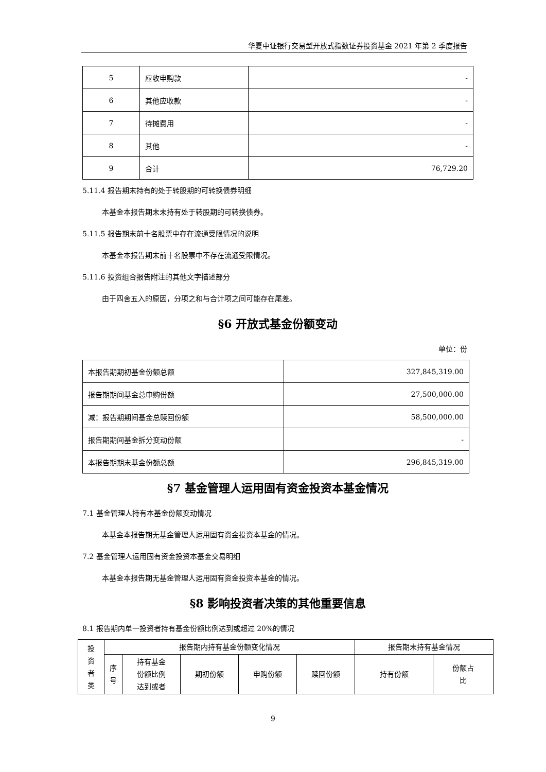华夏中证银行交易型开放式指数证券投资基金 2021 年第 2 季度报告
| 5 | 应收申购款 | - |
| 6 | 其他应收款 | - |
| 7 | 待摊费用 | - |
| 8 | 其他 | - |
| 9 | 合计 | 76,729.20 |
5.11.4 报告期末持有的处于转股期的可转换债券明细
本基金本报告期末未持有处于转股期的可转换债券。
5.11.5 报告期末前十名股票中存在流通受限情况的说明
本基金本报告期末前十名股票中不存在流通受限情况。
5.11.6 投资组合报告附注的其他文字描述部分
由于四舍五入的原因，分项之和与合计项之间可能存在尾差。
§6 开放式基金份额变动
单位：份
| 本报告期期初基金份额总额 | 327,845,319.00 |
| 报告期期间基金总申购份额 | 27,500,000.00 |
| 减：报告期期间基金总赎回份额 | 58,500,000.00 |
| 报告期期间基金拆分变动份额 | - |
| 本报告期期末基金份额总额 | 296,845,319.00 |
§7 基金管理人运用固有资金投资本基金情况
7.1 基金管理人持有本基金份额变动情况
本基金本报告期无基金管理人运用固有资金投资本基金的情况。
7.2 基金管理人运用固有资金投资本基金交易明细
本基金本报告期无基金管理人运用固有资金投资本基金的情况。
§8 影响投资者决策的其他重要信息
8.1 报告期内单一投资者持有基金份额比例达到或超过 20%的情况
| 投 资 者 类 | 报告期内持有基金份额变化情况 | | | | | 报告期末持有基金情况 | |
| --- | --- | --- | --- | --- | --- | --- | --- |
| | 序 号 | 持有基金 份额比例 达到或者 | 期初份额 | 申购份额 | 赎回份额 | 持有份额 | 份额占 比 |
9